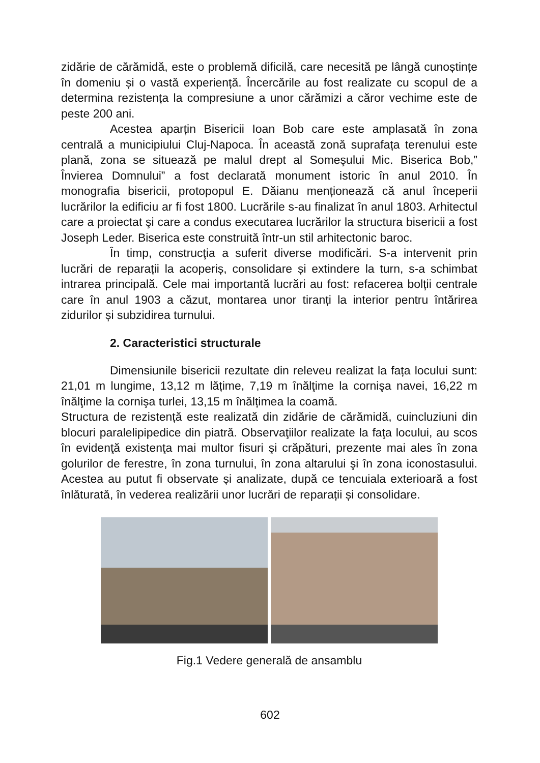zidărie de cărămidă, este o problemă dificilă, care necesită pe lângă cunoștințe în domeniu și o vastă experiență. Încercările au fost realizate cu scopul de a determina rezistența la compresiune a unor cărămizi a căror vechime este de peste 200 ani.
Acestea aparțin Bisericii Ioan Bob care este amplasată în zona centrală a municipiului Cluj-Napoca. În această zonă suprafața terenului este plană, zona se situează pe malul drept al Someşului Mic. Biserica Bob,” Învierea Domnului” a fost declarată monument istoric în anul 2010. În monografia bisericii, protopopul E. Dăianu menționează că anul începerii lucrărilor la edificiu ar fi fost 1800. Lucrările s-au finalizat în anul 1803. Arhitectul care a proiectat şi care a condus executarea lucrărilor la structura bisericii a fost Joseph Leder. Biserica este construită într-un stil arhitectonic baroc.
În timp, construcţia a suferit diverse modificări. S-a intervenit prin lucrări de reparații la acoperiș, consolidare și extindere la turn, s-a schimbat intrarea principală. Cele mai importantă lucrări au fost: refacerea bolții centrale care în anul 1903 a căzut, montarea unor tiranți la interior pentru întărirea zidurilor și subzidirea turnului.
2. Caracteristici structurale
Dimensiunile bisericii rezultate din releveu realizat la fața locului sunt: 21,01 m lungime, 13,12 m lățime, 7,19 m înălţime la cornişa navei, 16,22 m înălţime la cornişa turlei, 13,15 m înălțimea la coamă.
Structura de rezistență este realizată din zidărie de cărămidă, cuincluziuni din blocuri paralelipipedice din piatră. Observaţiilor realizate la faţa locului, au scos în evidenţă existenţa mai multor fisuri şi crăpături, prezente mai ales în zona golurilor de ferestre, în zona turnului, în zona altarului şi în zona iconostasului. Acestea au putut fi observate și analizate, după ce tencuiala exterioară a fost înlăturată, în vederea realizării unor lucrări de reparații și consolidare.
Fig.1 Vedere generală de ansamblu
602